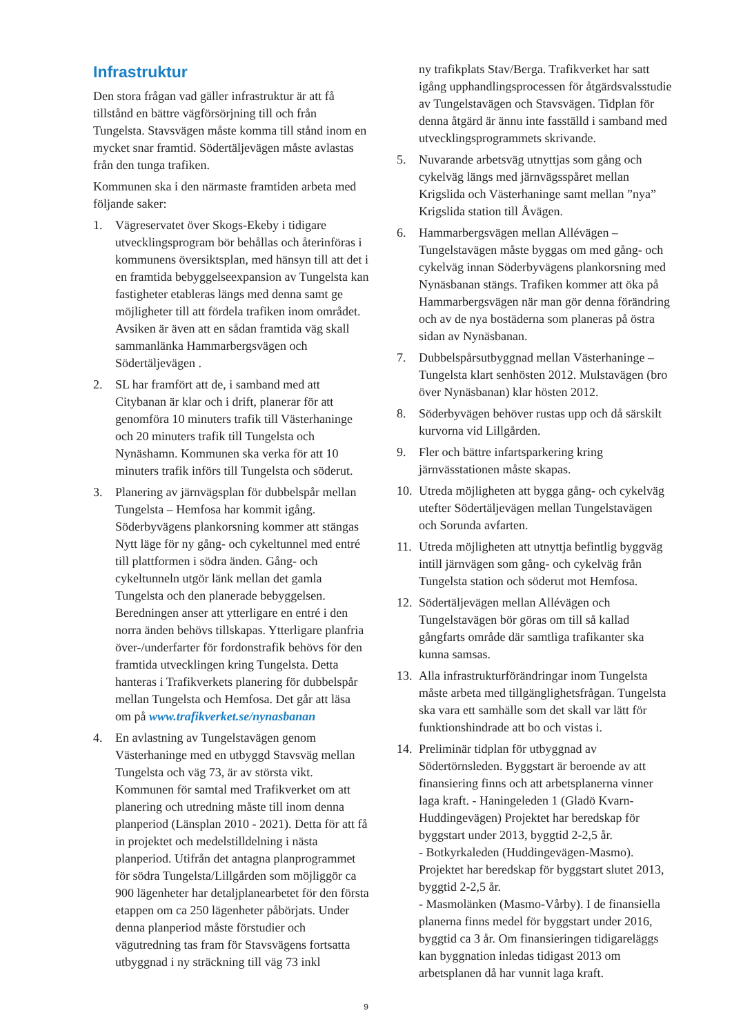Infrastruktur
Den stora frågan vad gäller infrastruktur är att få tillstånd en bättre vägförsörjning till och från Tungelsta. Stavsvägen måste komma till stånd inom en mycket snar framtid. Södertäljevägen måste avlastas från den tunga trafiken.
Kommunen ska i den närmaste framtiden arbeta med följande saker:
1. Vägreservatet över Skogs-Ekeby i tidigare utvecklingsprogram bör behållas och återinföras i kommunens översiktsplan, med hänsyn till att det i en framtida bebyggelseexpansion av Tungelsta kan fastigheter etableras längs med denna samt ge möjligheter till att fördela trafiken inom området. Avsiken är även att en sådan framtida väg skall sammanlänka Hammarbergsvägen och Södertäljevägen .
2. SL har framfört att de, i samband med att Citybanan är klar och i drift, planerar för att genomföra 10 minuters trafik till Västerhaninge och 20 minuters trafik till Tungelsta och Nynäshamn. Kommunen ska verka för att 10 minuters trafik införs till Tungelsta och söderut.
3. Planering av järnvägsplan för dubbelspår mellan Tungelsta – Hemfosa har kommit igång. Söderbyvägens plankorsning kommer att stängas Nytt läge för ny gång- och cykeltunnel med entré till plattformen i södra änden. Gång- och cykeltunneln utgör länk mellan det gamla Tungelsta och den planerade bebyggelsen. Beredningen anser att ytterligare en entré i den norra änden behövs tillskapas. Ytterligare planfria över-/underfarter för fordonstrafik behövs för den framtida utvecklingen kring Tungelsta. Detta hanteras i Trafikverkets planering för dubbelspår mellan Tungelsta och Hemfosa. Det går att läsa om på www.trafikverket.se/nynasbanan
4. En avlastning av Tungelstavägen genom Västerhaninge med en utbyggd Stavsväg mellan Tungelsta och väg 73, är av största vikt. Kommunen för samtal med Trafikverket om att planering och utredning måste till inom denna planperiod (Länsplan 2010 - 2021). Detta för att få in projektet och medelstilldelning i nästa planperiod. Utifrån det antagna planprogrammet för södra Tungelsta/Lillgården som möjliggör ca 900 lägenheter har detaljplanearbetet för den första etappen om ca 250 lägenheter påbörjats. Under denna planperiod måste förstudier och vägutredning tas fram för Stavsvägens fortsatta utbyggnad i ny sträckning till väg 73 inkl
ny trafikplats Stav/Berga. Trafikverket har satt igång upphandlingsprocessen för åtgärdsvalsstudie av Tungelstavägen och Stavsvägen. Tidplan för denna åtgärd är ännu inte fasställd i samband med utvecklingsprogrammets skrivande.
5. Nuvarande arbetsväg utnyttjas som gång och cykelväg längs med järnvägsspåret mellan Krigslida och Västerhaninge samt mellan ”nya” Krigslida station till Åvägen.
6. Hammarbergsvägen mellan Allévägen – Tungelstavägen måste byggas om med gång- och cykelväg innan Söderbyvägens plankorsning med Nynäsbanan stängs. Trafiken kommer att öka på Hammarbergsvägen när man gör denna förändring och av de nya bostäderna som planeras på östra sidan av Nynäsbanan.
7. Dubbelspårsutbyggnad mellan Västerhaninge – Tungelsta klart senhösten 2012. Mulstavägen (bro över Nynäsbanan) klar hösten 2012.
8. Söderbyvägen behöver rustas upp och då särskilt kurvorna vid Lillgården.
9. Fler och bättre infartsparkering kring järnvässtationen måste skapas.
10. Utreda möjligheten att bygga gång- och cykelväg utefter Södertäljevägen mellan Tungelstavägen och Sorunda avfarten.
11. Utreda möjligheten att utnyttja befintlig byggväg intill järnvägen som gång- och cykelväg från Tungelsta station och söderut mot Hemfosa.
12. Södertäljevägen mellan Allévägen och Tungelstavägen bör göras om till så kallad gångfarts område där samtliga trafikanter ska kunna samsas.
13. Alla infrastrukturförändringar inom Tungelsta måste arbeta med tillgänglighetsfrågan. Tungelsta ska vara ett samhälle som det skall var lätt för funktionshindrade att bo och vistas i.
14. Preliminär tidplan för utbyggnad av Södertörnsleden. Byggstart är beroende av att finansiering finns och att arbetsplanerna vinner laga kraft. - Haningeleden 1 (Gladö Kvarn-Huddingevägen) Projektet har beredskap för byggstart under 2013, byggtid 2-2,5 år.
- Botkyrkaleden (Huddingevägen-Masmo). Projektet har beredskap för byggstart slutet 2013, byggtid 2-2,5 år.
- Masmolänken (Masmo-Vårby). I de finansiella planerna finns medel för byggstart under 2016, byggtid ca 3 år. Om finansieringen tidigareläggs kan byggnation inledas tidigast 2013 om arbetsplanen då har vunnit laga kraft.
9